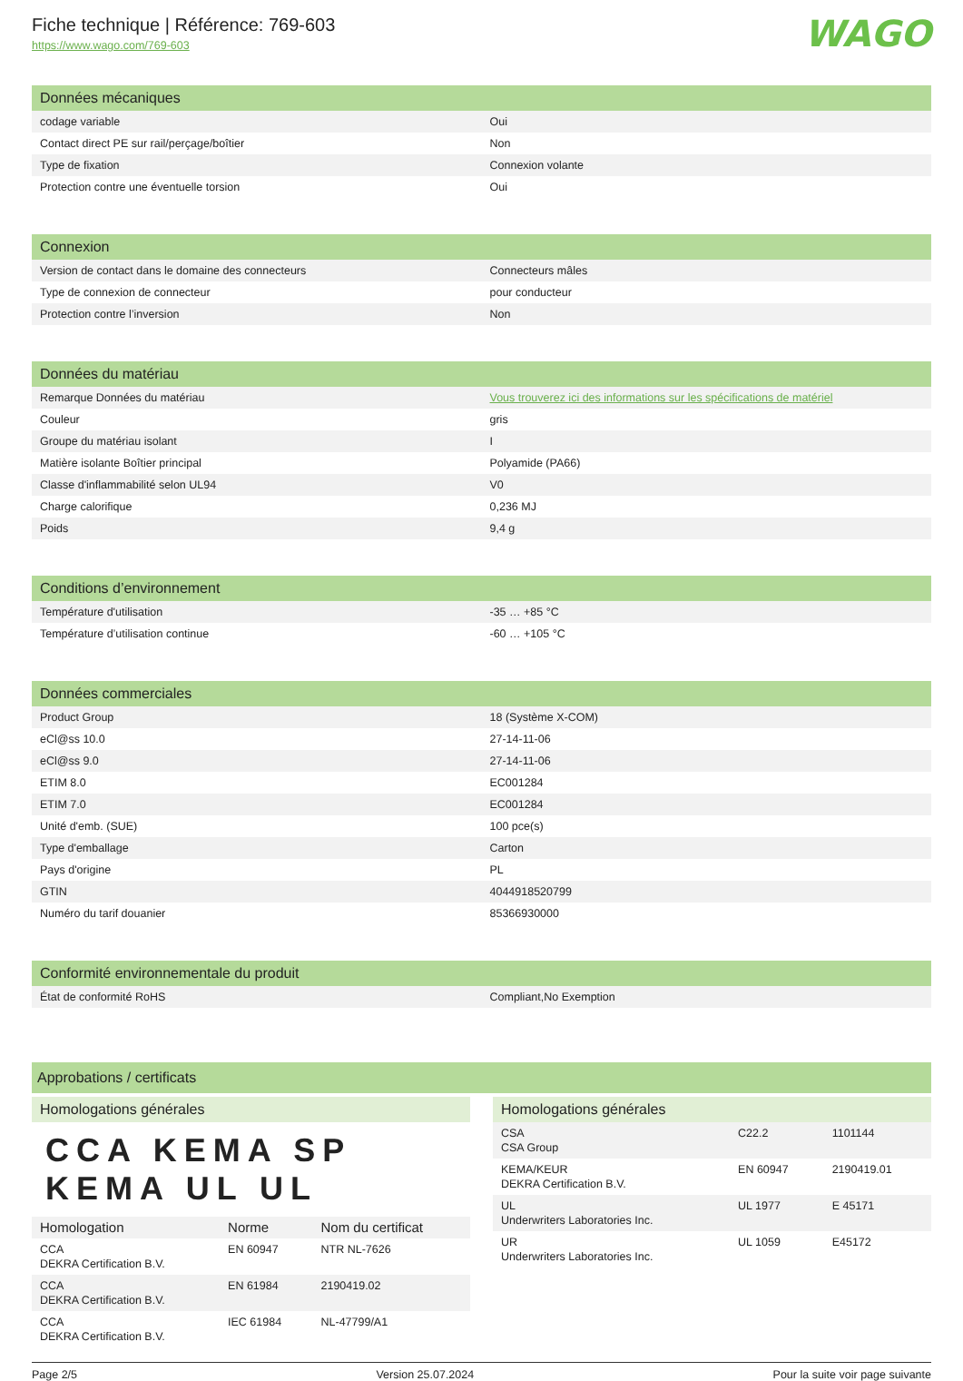Fiche technique | Référence: 769-603
https://www.wago.com/769-603
WAGO
Données mécaniques
| codage variable | Oui |
| Contact direct PE sur rail/perçage/boîtier | Non |
| Type de fixation | Connexion volante |
| Protection contre une éventuelle torsion | Oui |
Connexion
| Version de contact dans le domaine des connecteurs | Connecteurs mâles |
| Type de connexion de connecteur | pour conducteur |
| Protection contre l’inversion | Non |
Données du matériau
| Remarque Données du matériau | Vous trouverez ici des informations sur les spécifications de matériel |
| Couleur | gris |
| Groupe du matériau isolant | I |
| Matière isolante Boîtier principal | Polyamide (PA66) |
| Classe d'inflammabilité selon UL94 | V0 |
| Charge calorifique | 0,236 MJ |
| Poids | 9,4 g |
Conditions d’environnement
| Température d'utilisation | -35 … +85 °C |
| Température d’utilisation continue | -60 … +105 °C |
Données commerciales
| Product Group | 18 (Système X-COM) |
| eCl@ss 10.0 | 27-14-11-06 |
| eCl@ss 9.0 | 27-14-11-06 |
| ETIM 8.0 | EC001284 |
| ETIM 7.0 | EC001284 |
| Unité d'emb. (SUE) | 100 pce(s) |
| Type d'emballage | Carton |
| Pays d'origine | PL |
| GTIN | 4044918520799 |
| Numéro du tarif douanier | 85366930000 |
Conformité environnementale du produit
| État de conformité RoHS | Compliant,No Exemption |
Approbations / certificats
Homologations générales
CCA KEMA SP KEMA UL UL
| Homologation | Norme | Nom du certificat |
| --- | --- | --- |
| CCA DEKRA Certification B.V. | EN 60947 | NTR NL-7626 |
| CCA DEKRA Certification B.V. | EN 61984 | 2190419.02 |
| CCA DEKRA Certification B.V. | IEC 61984 | NL-47799/A1 |
Homologations générales
| CSA CSA Group | C22.2 | 1101144 |
| KEMA/KEUR DEKRA Certification B.V. | EN 60947 | 2190419.01 |
| UL Underwriters Laboratories Inc. | UL 1977 | E 45171 |
| UR Underwriters Laboratories Inc. | UL 1059 | E45172 |
Page 2/5 Version 25.07.2024 Pour la suite voir page suivante